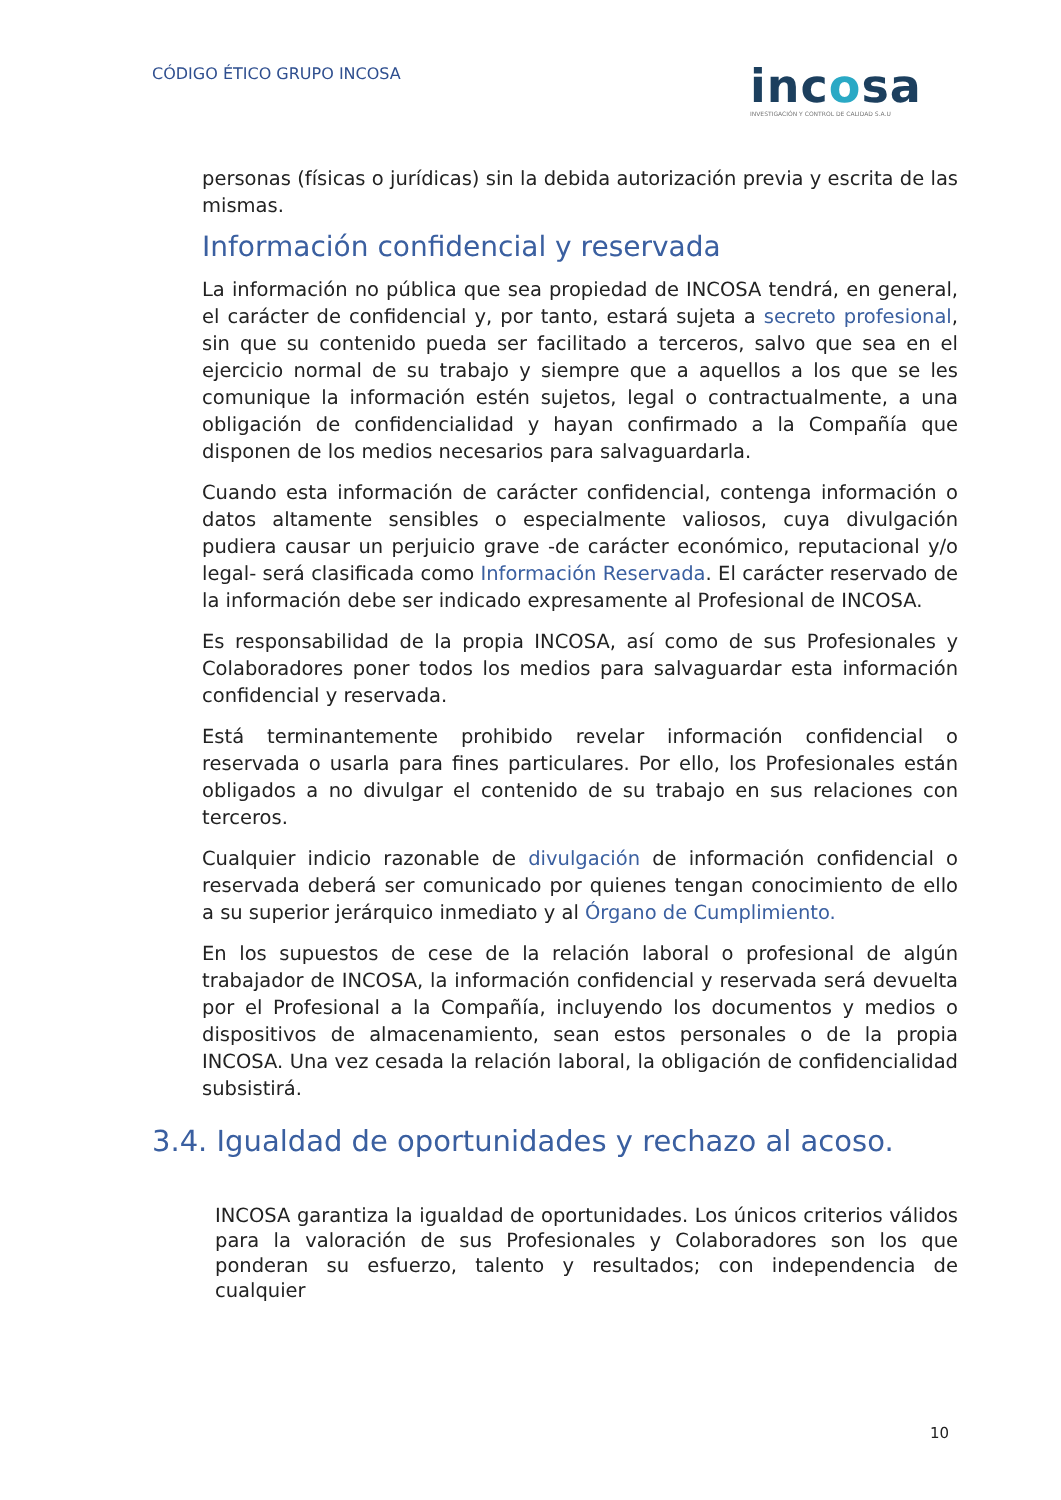CÓDIGO ÉTICO GRUPO INCOSA
incosa
INVESTIGACIÓN Y CONTROL DE CALIDAD S.A.U
personas (físicas o jurídicas) sin la debida autorización previa y escrita de las mismas.
Información confidencial y reservada
La información no pública que sea propiedad de INCOSA tendrá, en general, el carácter de confidencial y, por tanto, estará sujeta a secreto profesional, sin que su contenido pueda ser facilitado a terceros, salvo que sea en el ejercicio normal de su trabajo y siempre que a aquellos a los que se les comunique la información estén sujetos, legal o contractualmente, a una obligación de confidencialidad y hayan confirmado a la Compañía que disponen de los medios necesarios para salvaguardarla.
Cuando esta información de carácter confidencial, contenga información o datos altamente sensibles o especialmente valiosos, cuya divulgación pudiera causar un perjuicio grave -de carácter económico, reputacional y/o legal- será clasificada como Información Reservada. El carácter reservado de la información debe ser indicado expresamente al Profesional de INCOSA.
Es responsabilidad de la propia INCOSA, así como de sus Profesionales y Colaboradores poner todos los medios para salvaguardar esta información confidencial y reservada.
Está terminantemente prohibido revelar información confidencial o reservada o usarla para fines particulares. Por ello, los Profesionales están obligados a no divulgar el contenido de su trabajo en sus relaciones con terceros.
Cualquier indicio razonable de divulgación de información confidencial o reservada deberá ser comunicado por quienes tengan conocimiento de ello a su superior jerárquico inmediato y al Órgano de Cumplimiento.
En los supuestos de cese de la relación laboral o profesional de algún trabajador de INCOSA, la información confidencial y reservada será devuelta por el Profesional a la Compañía, incluyendo los documentos y medios o dispositivos de almacenamiento, sean estos personales o de la propia INCOSA. Una vez cesada la relación laboral, la obligación de confidencialidad subsistirá.
3.4. Igualdad de oportunidades y rechazo al acoso.
INCOSA garantiza la igualdad de oportunidades. Los únicos criterios válidos para la valoración de sus Profesionales y Colaboradores son los que ponderan su esfuerzo, talento y resultados; con independencia de cualquier
10